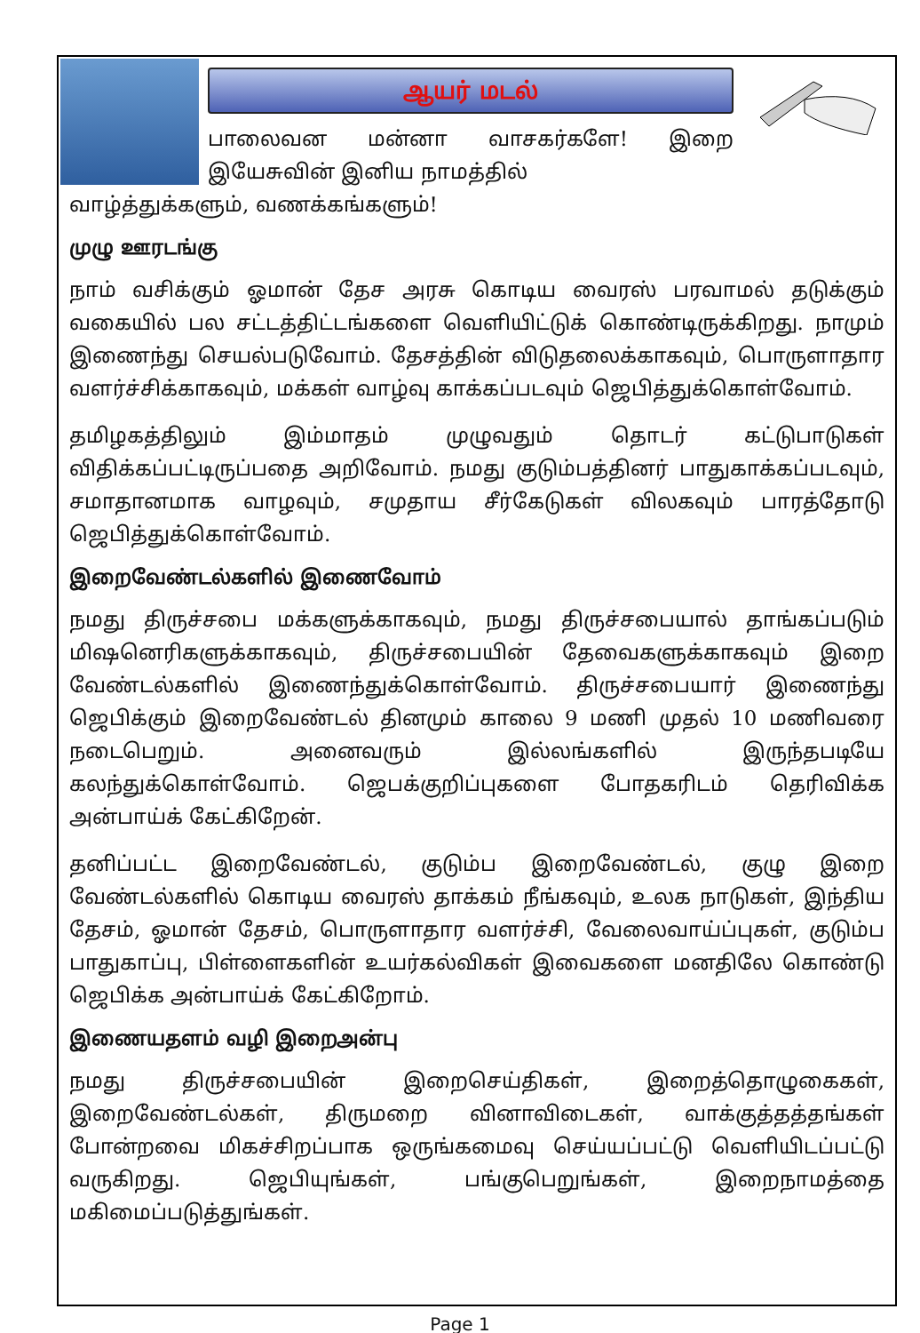ஆயர் மடல்
பாலைவன மன்னா வாசகர்களே! இறை இயேசுவின் இனிய நாமத்தில்
வாழ்த்துக்களும், வணக்கங்களும்!
முழு ஊரடங்கு
நாம் வசிக்கும் ஓமான் தேச அரசு கொடிய வைரஸ் பரவாமல் தடுக்கும் வகையில் பல சட்டத்திட்டங்களை வெளியிட்டுக் கொண்டிருக்கிறது. நாமும் இணைந்து செயல்படுவோம். தேசத்தின் விடுதலைக்காகவும், பொருளாதார வளர்ச்சிக்காகவும், மக்கள் வாழ்வு காக்கப்படவும் ஜெபித்துக்கொள்வோம்.
தமிழகத்திலும் இம்மாதம் முழுவதும் தொடர் கட்டுபாடுகள் விதிக்கப்பட்டிருப்பதை அறிவோம். நமது குடும்பத்தினர் பாதுகாக்கப்படவும், சமாதானமாக வாழவும், சமுதாய சீர்கேடுகள் விலகவும் பாரத்தோடு ஜெபித்துக்கொள்வோம்.
இறைவேண்டல்களில் இணைவோம்
நமது திருச்சபை மக்களுக்காகவும், நமது திருச்சபையால் தாங்கப்படும் மிஷனெரிகளுக்காகவும், திருச்சபையின் தேவைகளுக்காகவும் இறை வேண்டல்களில் இணைந்துக்கொள்வோம். திருச்சபையார் இணைந்து ஜெபிக்கும் இறைவேண்டல் தினமும் காலை 9 மணி முதல் 10 மணிவரை நடைபெறும். அனைவரும் இல்லங்களில் இருந்தபடியே கலந்துக்கொள்வோம். ஜெபக்குறிப்புகளை போதகரிடம் தெரிவிக்க அன்பாய்க் கேட்கிறேன்.
தனிப்பட்ட இறைவேண்டல், குடும்ப இறைவேண்டல், குழு இறை வேண்டல்களில் கொடிய வைரஸ் தாக்கம் நீங்கவும், உலக நாடுகள், இந்திய தேசம், ஓமான் தேசம், பொருளாதார வளர்ச்சி, வேலைவாய்ப்புகள், குடும்ப பாதுகாப்பு, பிள்ளைகளின் உயர்கல்விகள் இவைகளை மனதிலே கொண்டு ஜெபிக்க அன்பாய்க் கேட்கிறோம்.
இணையதளம் வழி இறைஅன்பு
நமது திருச்சபையின் இறைசெய்திகள், இறைத்தொழுகைகள், இறைவேண்டல்கள், திருமறை வினாவிடைகள், வாக்குத்தத்தங்கள் போன்றவை மிகச்சிறப்பாக ஒருங்கமைவு செய்யப்பட்டு வெளியிடப்பட்டு வருகிறது. ஜெபியுங்கள், பங்குபெறுங்கள், இறைநாமத்தை மகிமைப்படுத்துங்கள்.
Page 1